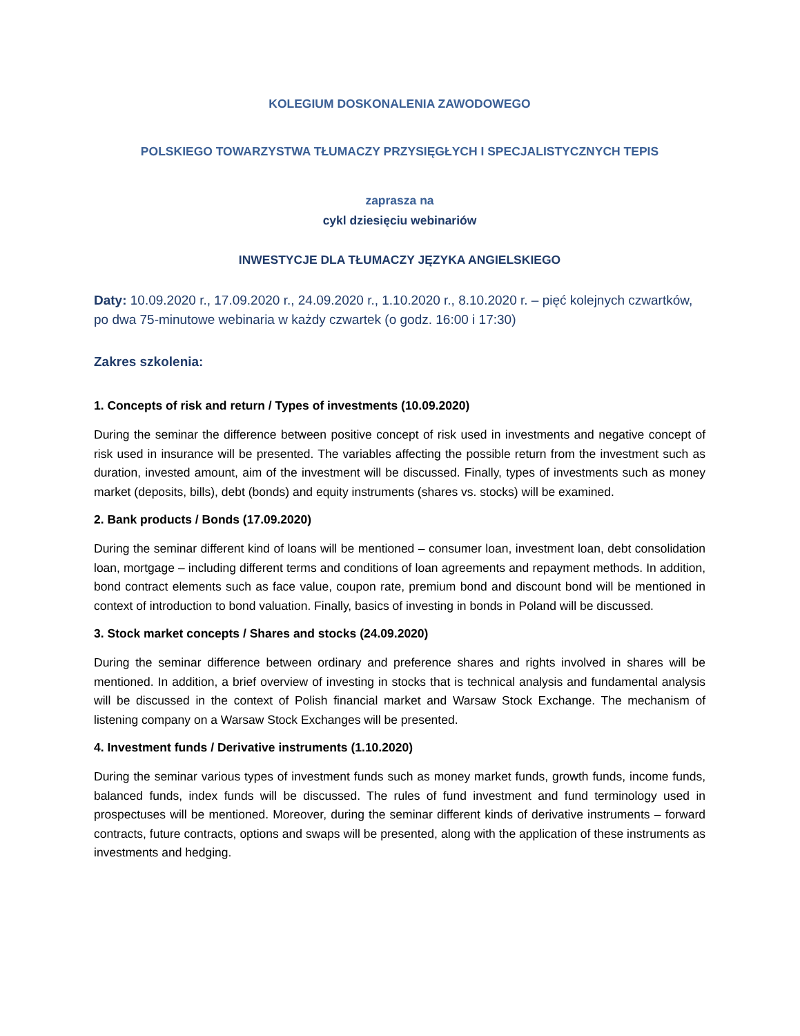KOLEGIUM DOSKONALENIA ZAWODOWEGO
POLSKIEGO TOWARZYSTWA TŁUMACZY PRZYSIĘGŁYCH I SPECJALISTYCZNYCH TEPIS
zaprasza na
cykl dziesięciu webinariów
INWESTYCJE DLA TŁUMACZY JĘZYKA ANGIELSKIEGO
Daty: 10.09.2020 r., 17.09.2020 r., 24.09.2020 r., 1.10.2020 r., 8.10.2020 r. – pięć kolejnych czwartków, po dwa 75-minutowe webinaria w każdy czwartek (o godz. 16:00 i 17:30)
Zakres szkolenia:
1. Concepts of risk and return / Types of investments (10.09.2020)
During the seminar the difference between positive concept of risk used in investments and negative concept of risk used in insurance will be presented. The variables affecting the possible return from the investment such as duration, invested amount, aim of the investment will be discussed. Finally, types of investments such as money market (deposits, bills), debt (bonds) and equity instruments (shares vs. stocks) will be examined.
2. Bank products / Bonds (17.09.2020)
During the seminar different kind of loans will be mentioned – consumer loan, investment loan, debt consolidation loan, mortgage – including different terms and conditions of loan agreements and repayment methods. In addition, bond contract elements such as face value, coupon rate, premium bond and discount bond will be mentioned in context of introduction to bond valuation. Finally, basics of investing in bonds in Poland will be discussed.
3. Stock market concepts / Shares and stocks (24.09.2020)
During the seminar difference between ordinary and preference shares and rights involved in shares will be mentioned. In addition, a brief overview of investing in stocks that is technical analysis and fundamental analysis will be discussed in the context of Polish financial market and Warsaw Stock Exchange. The mechanism of listening company on a Warsaw Stock Exchanges will be presented.
4. Investment funds / Derivative instruments (1.10.2020)
During the seminar various types of investment funds such as money market funds, growth funds, income funds, balanced funds, index funds will be discussed. The rules of fund investment and fund terminology used in prospectuses will be mentioned. Moreover, during the seminar different kinds of derivative instruments – forward contracts, future contracts, options and swaps will be presented, along with the application of these instruments as investments and hedging.